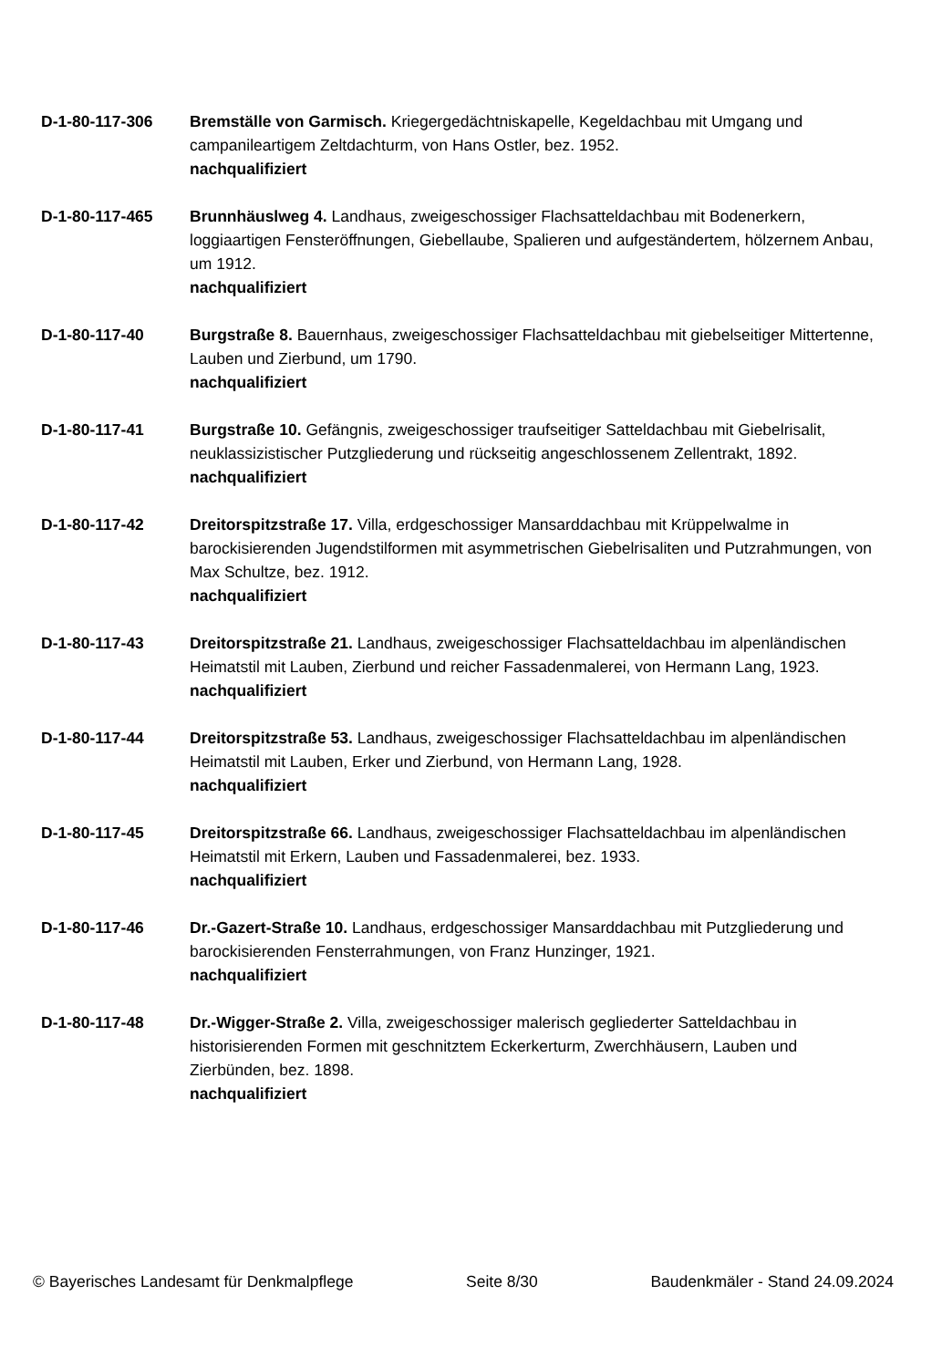D-1-80-117-306 Bremställe von Garmisch. Kriegergedächtniskapelle, Kegeldachbau mit Umgang und campanileartigem Zeltdachturm, von Hans Ostler, bez. 1952.
nachqualifiziert
D-1-80-117-465 Brunnhäuslweg 4. Landhaus, zweigeschossiger Flachsatteldachbau mit Bodenerkern, loggiaartigen Fensteröffnungen, Giebellaube, Spalieren und aufgeständertem, hölzernem Anbau, um 1912.
nachqualifiziert
D-1-80-117-40 Burgstraße 8. Bauernhaus, zweigeschossiger Flachsatteldachbau mit giebelseitiger Mittertenne, Lauben und Zierbund, um 1790.
nachqualifiziert
D-1-80-117-41 Burgstraße 10. Gefängnis, zweigeschossiger traufseitiger Satteldachbau mit Giebelrisalit, neuklassizistischer Putzgliederung und rückseitig angeschlossenem Zellentrakt, 1892.
nachqualifiziert
D-1-80-117-42 Dreitorspitzstraße 17. Villa, erdgeschossiger Mansarddachbau mit Krüppelwalme in barockisierenden Jugendstilformen mit asymmetrischen Giebelrisaliten und Putzrahmungen, von Max Schultze, bez. 1912.
nachqualifiziert
D-1-80-117-43 Dreitorspitzstraße 21. Landhaus, zweigeschossiger Flachsatteldachbau im alpenländischen Heimatstil mit Lauben, Zierbund und reicher Fassadenmalerei, von Hermann Lang, 1923.
nachqualifiziert
D-1-80-117-44 Dreitorspitzstraße 53. Landhaus, zweigeschossiger Flachsatteldachbau im alpenländischen Heimatstil mit Lauben, Erker und Zierbund, von Hermann Lang, 1928.
nachqualifiziert
D-1-80-117-45 Dreitorspitzstraße 66. Landhaus, zweigeschossiger Flachsatteldachbau im alpenländischen Heimatstil mit Erkern, Lauben und Fassadenmalerei, bez. 1933.
nachqualifiziert
D-1-80-117-46 Dr.-Gazert-Straße 10. Landhaus, erdgeschossiger Mansarddachbau mit Putzgliederung und barockisierenden Fensterrahmungen, von Franz Hunzinger, 1921.
nachqualifiziert
D-1-80-117-48 Dr.-Wigger-Straße 2. Villa, zweigeschossiger malerisch gegliederter Satteldachbau in historisierenden Formen mit geschnitztem Eckerkerturm, Zwerchhäusern, Lauben und Zierbünden, bez. 1898.
nachqualifiziert
© Bayerisches Landesamt für Denkmalpflege Seite 8/30 Baudenkmäler - Stand 24.09.2024